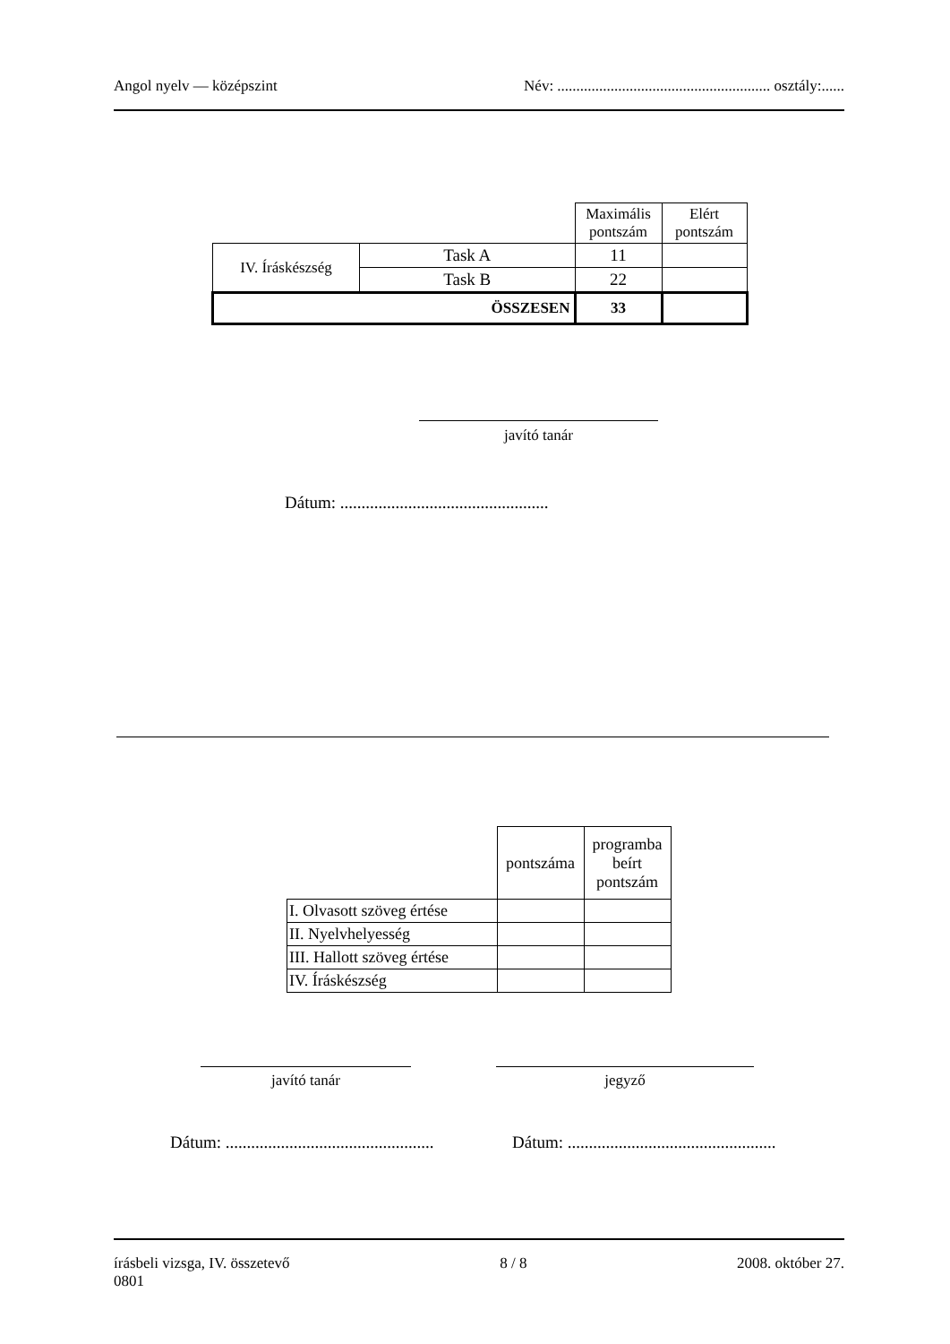Angol nyelv — középszint Név: ........................................................ osztály:......
| | | Maximális pontszám | Elért pontszám |
| IV. Íráskészség | Task A | 11 | |
| | Task B | 22 | |
| ÖSSZESEN | | 33 | |
javító tanár
Dátum: .................................................
| | pontszáma | programba beírt pontszám |
| I. Olvasott szöveg értése | | |
| II. Nyelvhelyesség | | |
| III. Hallott szöveg értése | | |
| IV. Íráskészség | | |
javító tanár jegyző
Dátum: .................................................
Dátum: .................................................
írásbeli vizsga, IV. összetevő 8 / 8 2008. október 27.
0801